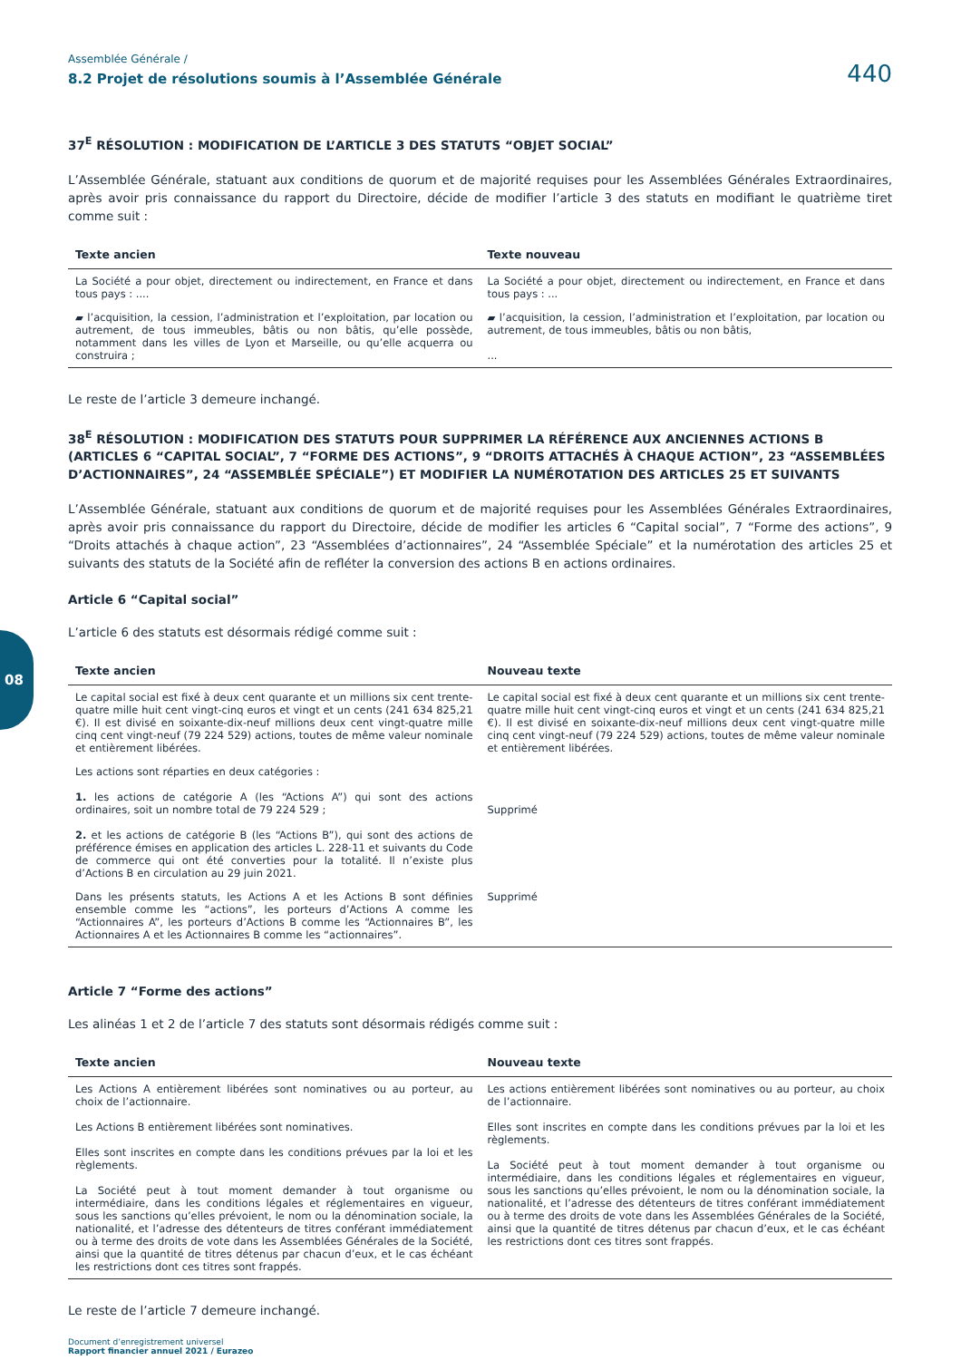08
Assemblée Générale /
8.2 Projet de résolutions soumis à l’Assemblée Générale
440
37<sup>E</sup> RÉSOLUTION : MODIFICATION DE L’ARTICLE 3 DES STATUTS “OBJET SOCIAL”
L’Assemblée Générale, statuant aux conditions de quorum et de majorité requises pour les Assemblées Générales Extraordinaires, après avoir pris connaissance du rapport du Directoire, décide de modifier l’article 3 des statuts en modifiant le quatrième tiret comme suit :
| Texte ancien | Texte nouveau |
| --- | --- |
| La Société a pour objet, directement ou indirectement, en France et dans tous pays : .... | La Société a pour objet, directement ou indirectement, en France et dans tous pays : ... |
| ▰ l’acquisition, la cession, l’administration et l’exploitation, par location ou autrement, de tous immeubles, bâtis ou non bâtis, qu’elle possède, notamment dans les villes de Lyon et Marseille, ou qu’elle acquerra ou construira ; | ▰ l’acquisition, la cession, l’administration et l’exploitation, par location ou autrement, de tous immeubles, bâtis ou non bâtis, ... |
Le reste de l’article 3 demeure inchangé.
38<sup>E</sup> RÉSOLUTION : MODIFICATION DES STATUTS POUR SUPPRIMER LA RÉFÉRENCE AUX ANCIENNES ACTIONS B (ARTICLES 6 “CAPITAL SOCIAL”, 7 “FORME DES ACTIONS”, 9 “DROITS ATTACHÉS À CHAQUE ACTION”, 23 “ASSEMBLÉES D’ACTIONNAIRES”, 24 “ASSEMBLÉE SPÉCIALE”) ET MODIFIER LA NUMÉROTATION DES ARTICLES 25 ET SUIVANTS
L’Assemblée Générale, statuant aux conditions de quorum et de majorité requises pour les Assemblées Générales Extraordinaires, après avoir pris connaissance du rapport du Directoire, décide de modifier les articles 6 “Capital social”, 7 “Forme des actions”, 9 “Droits attachés à chaque action”, 23 “Assemblées d’actionnaires”, 24 “Assemblée Spéciale” et la numérotation des articles 25 et suivants des statuts de la Société afin de refléter la conversion des actions B en actions ordinaires.
Article 6 “Capital social”
L’article 6 des statuts est désormais rédigé comme suit :
| Texte ancien | Nouveau texte |
| --- | --- |
| Le capital social est fixé à deux cent quarante et un millions six cent trente-quatre mille huit cent vingt-cinq euros et vingt et un cents (241 634 825,21 €). Il est divisé en soixante-dix-neuf millions deux cent vingt-quatre mille cinq cent vingt-neuf (79 224 529) actions, toutes de même valeur nominale et entièrement libérées. | Le capital social est fixé à deux cent quarante et un millions six cent trente-quatre mille huit cent vingt-cinq euros et vingt et un cents (241 634 825,21 €). Il est divisé en soixante-dix-neuf millions deux cent vingt-quatre mille cinq cent vingt-neuf (79 224 529) actions, toutes de même valeur nominale et entièrement libérées. |
| Les actions sont réparties en deux catégories : 1. les actions de catégorie A (les “Actions A”) qui sont des actions ordinaires, soit un nombre total de 79 224 529 ; 2. et les actions de catégorie B (les “Actions B”), qui sont des actions de préférence émises en application des articles L. 228-11 et suivants du Code de commerce qui ont été converties pour la totalité. Il n’existe plus d’Actions B en circulation au 29 juin 2021. | Supprimé |
| Dans les présents statuts, les Actions A et les Actions B sont définies ensemble comme les “actions”, les porteurs d’Actions A comme les “Actionnaires A”, les porteurs d’Actions B comme les “Actionnaires B”, les Actionnaires A et les Actionnaires B comme les “actionnaires”. | Supprimé |
Article 7 “Forme des actions”
Les alinéas 1 et 2 de l’article 7 des statuts sont désormais rédigés comme suit :
| Texte ancien | Nouveau texte |
| --- | --- |
| Les Actions A entièrement libérées sont nominatives ou au porteur, au choix de l’actionnaire. Les Actions B entièrement libérées sont nominatives. Elles sont inscrites en compte dans les conditions prévues par la loi et les règlements. La Société peut à tout moment demander à tout organisme ou intermédiaire, dans les conditions légales et réglementaires en vigueur, sous les sanctions qu’elles prévoient, le nom ou la dénomination sociale, la nationalité, et l’adresse des détenteurs de titres conférant immédiatement ou à terme des droits de vote dans les Assemblées Générales de la Société, ainsi que la quantité de titres détenus par chacun d’eux, et le cas échéant les restrictions dont ces titres sont frappés. | Les actions entièrement libérées sont nominatives ou au porteur, au choix de l’actionnaire. Elles sont inscrites en compte dans les conditions prévues par la loi et les règlements. La Société peut à tout moment demander à tout organisme ou intermédiaire, dans les conditions légales et réglementaires en vigueur, sous les sanctions qu’elles prévoient, le nom ou la dénomination sociale, la nationalité, et l’adresse des détenteurs de titres conférant immédiatement ou à terme des droits de vote dans les Assemblées Générales de la Société, ainsi que la quantité de titres détenus par chacun d’eux, et le cas échéant les restrictions dont ces titres sont frappés. |
Le reste de l’article 7 demeure inchangé.
Document d’enregistrement universel
Rapport financier annuel 2021 / Eurazeo